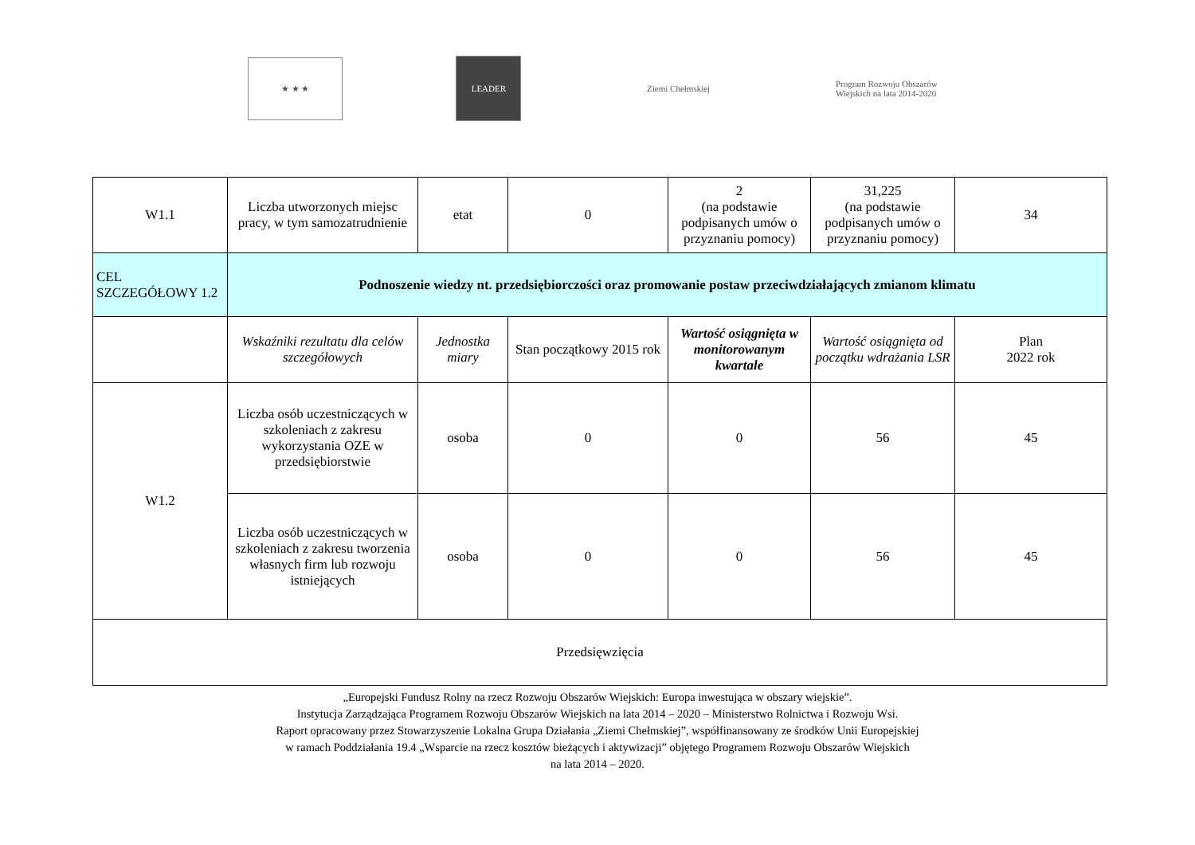★ ★ ★
LEADER Ziemi Chełmskiej
Program Rozwoju Obszarów Wiejskich na lata 2014-2020
| W1.1 | Liczba utworzonych miejsc pracy, w tym samozatrudnienie | etat | 0 | 2 (na podstawie podpisanych umów o przyznaniu pomocy) | 31,225 (na podstawie podpisanych umów o przyznaniu pomocy) | 34 |
| CEL SZCZEGÓŁOWY 1.2 | Podnoszenie wiedzy nt. przedsiębiorczości oraz promowanie postaw przeciwdziałających zmianom klimatu | | | | | |
| | Wskaźniki rezultatu dla celów szczegółowych | Jednostka miary | Stan początkowy 2015 rok | Wartość osiągnięta w monitorowanym kwartale | Wartość osiągnięta od początku wdrażania LSR | Plan 2022 rok |
| W1.2 | Liczba osób uczestniczących w szkoleniach z zakresu wykorzystania OZE w przedsiębiorstwie | osoba | 0 | 0 | 56 | 45 |
| | Liczba osób uczestniczących w szkoleniach z zakresu tworzenia własnych firm lub rozwoju istniejących | osoba | 0 | 0 | 56 | 45 |
| Przedsięwzięcia | | | | | | |
„Europejski Fundusz Rolny na rzecz Rozwoju Obszarów Wiejskich: Europa inwestująca w obszary wiejskie”.
Instytucja Zarządzająca Programem Rozwoju Obszarów Wiejskich na lata 2014 – 2020 – Ministerstwo Rolnictwa i Rozwoju Wsi.
Raport opracowany przez Stowarzyszenie Lokalna Grupa Działania „Ziemi Chełmskiej”, współfinansowany ze środków Unii Europejskiej
w ramach Poddziałania 19.4 „Wsparcie na rzecz kosztów bieżących i aktywizacji” objętego Programem Rozwoju Obszarów Wiejskich
na lata 2014 – 2020.